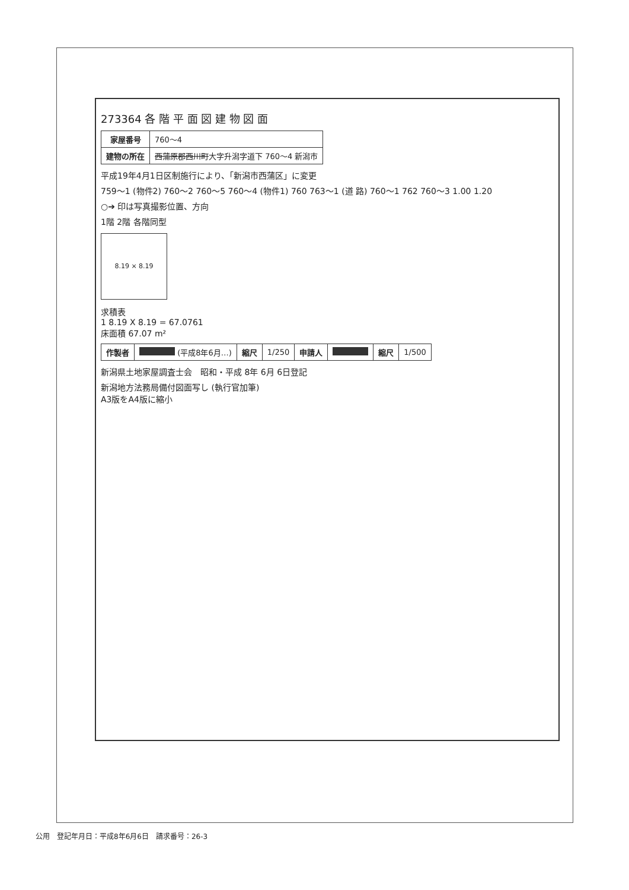273364 各 階 平 面 図 建 物 図 面
| 家屋番号 | 760～4 |
| 建物の所在 | 西蒲原郡西川町 大字升潟字道下 760～4 新潟市 |
平成19年4月1日区制施行により、「新潟市西蒲区」に変更
759～1 (物件2) 760～2 760～5 760～4 (物件1) 760 763～1 (道 路) 760～1 762 760～3 1.00 1.20
○➔ 印は写真撮影位置、方向
1階 2階 各階同型
8.19 × 8.19
求積表
1 8.19 X 8.19 = 67.0761
床面積 67.07 m²
| 作製者 | (平成8年6月…) | 縮尺 | 1/250 | 申請人 | | 縮尺 | 1/500 |
新潟県土地家屋調査士会　昭和・平成 8年 6月 6日登記
新潟地方法務局備付図面写し (執行官加筆)
A3版をA4版に縮小
公用　登記年月日：平成8年6月6日　請求番号：26-3